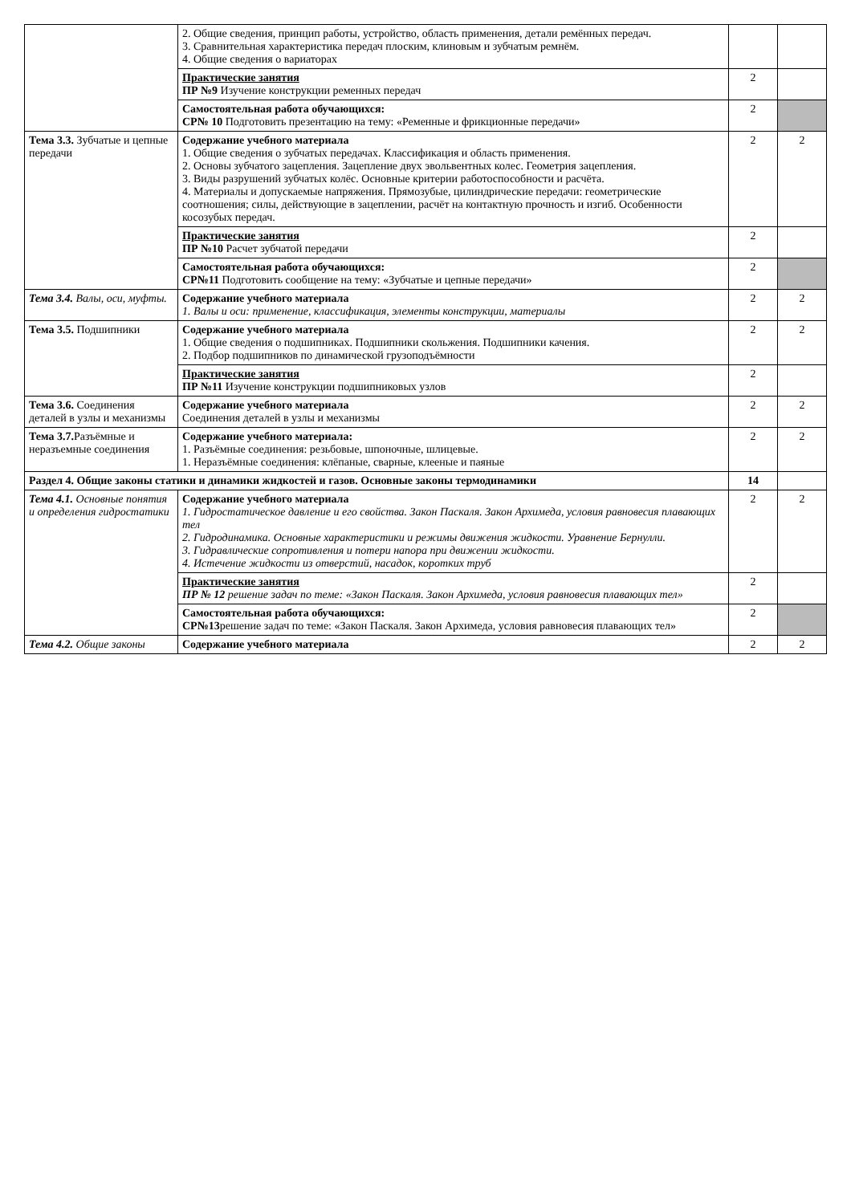| | 2. Общие сведения, принцип работы, устройство, область применения, детали ремённых передач. 3. Сравнительная характеристика передач плоским, клиновым и зубчатым ремнём. 4. Общие сведения о вариаторах | | |
| | Практические занятия ПР №9 Изучение конструкции ременных передач | 2 | |
| | Самостоятельная работа обучающихся: СР№ 10 Подготовить презентацию на тему: «Ременные и фрикционные передачи» | 2 | |
| Тема 3.3. Зубчатые и цепные передачи | Содержание учебного материала 1. Общие сведения о зубчатых передачах. Классификация и область применения. 2. Основы зубчатого зацепления. Зацепление двух эвольвентных колес. Геометрия зацепления. 3. Виды разрушений зубчатых колёс. Основные критерии работоспособности и расчёта. 4. Материалы и допускаемые напряжения. Прямозубые, цилиндрические передачи: геометрические соотношения; силы, действующие в зацеплении, расчёт на контактную прочность и изгиб. Особенности косозубых передач. | 2 | 2 |
| | Практические занятия ПР №10 Расчет зубчатой передачи | 2 | |
| | Самостоятельная работа обучающихся: СР№11 Подготовить сообщение на тему: «Зубчатые и цепные передачи» | 2 | |
| Тема 3.4. Валы, оси, муфты. | Содержание учебного материала 1. Валы и оси: применение, классификация, элементы конструкции, материалы | 2 | 2 |
| Тема 3.5. Подшипники | Содержание учебного материала 1. Общие сведения о подшипниках. Подшипники скольжения. Подшипники качения. 2. Подбор подшипников по динамической грузоподъёмности | 2 | 2 |
| | Практические занятия ПР №11 Изучение конструкции подшипниковых узлов | 2 | |
| Тема 3.6. Соединения деталей в узлы и механизмы | Содержание учебного материала Соединения деталей в узлы и механизмы | 2 | 2 |
| Тема 3.7. Разъёмные и неразъемные соединения | Содержание учебного материала: 1. Разъёмные соединения: резьбовые, шпоночные, шлицевые. 1. Неразъёмные соединения: клёпаные, сварные, клееные и паяные | 2 | 2 |
| Раздел 4. Общие законы статики и динамики жидкостей и газов. Основные законы термодинамики | | 14 | |
| Тема 4.1. Основные понятия и определения гидростатики | Содержание учебного материала 1. Гидростатическое давление и его свойства. Закон Паскаля. Закон Архимеда, условия равновесия плавающих тел 2. Гидродинамика. Основные характеристики и режимы движения жидкости. Уравнение Бернулли. 3. Гидравлические сопротивления и потери напора при движении жидкости. 4. Истечение жидкости из отверстий, насадок, коротких труб | 2 | 2 |
| | Практические занятия ПР № 12 решение задач по теме: «Закон Паскаля. Закон Архимеда, условия равновесия плавающих тел» | 2 | |
| | Самостоятельная работа обучающихся: СР№13 решение задач по теме: «Закон Паскаля. Закон Архимеда, условия равновесия плавающих тел» | 2 | |
| Тема 4.2. Общие законы | Содержание учебного материала | 2 | 2 |